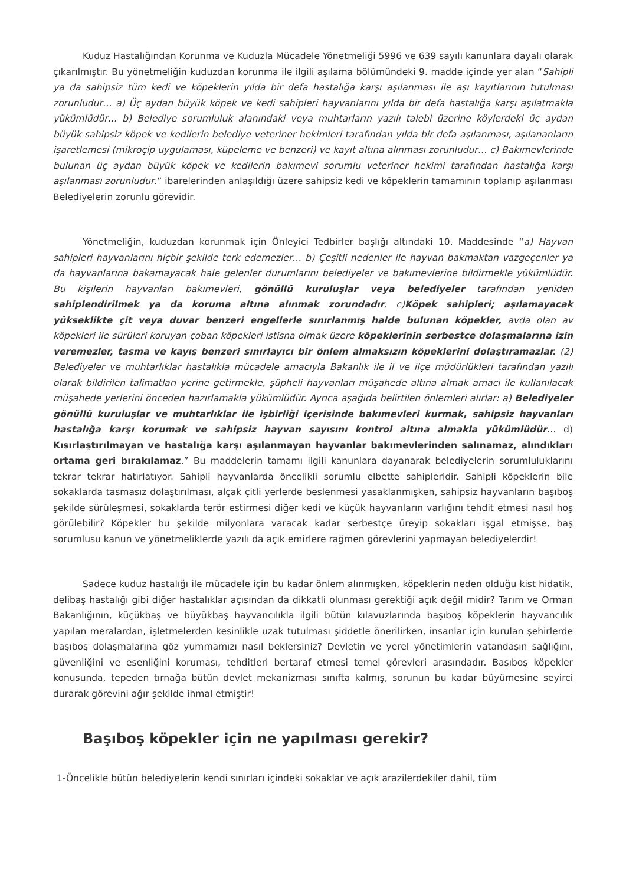Kuduz Hastalığından Korunma ve Kuduzla Mücadele Yönetmeliği 5996 ve 639 sayılı kanunlara dayalı olarak çıkarılmıştır. Bu yönetmeliğin kuduzdan korunma ile ilgili aşılama bölümündeki 9. madde içinde yer alan “Sahipli ya da sahipsiz tüm kedi ve köpeklerin yılda bir defa hastalığa karşı aşılanması ile aşı kayıtlarının tutulması zorunludur… a) Üç aydan büyük köpek ve kedi sahipleri hayvanlarını yılda bir defa hastalığa karşı aşılatmakla yükümlüdür… b) Belediye sorumluluk alanındaki veya muhtarların yazılı talebi üzerine köylerdeki üç aydan büyük sahipsiz köpek ve kedilerin belediye veteriner hekimleri tarafından yılda bir defa aşılanması, aşılananların işaretlemesi (mikroçip uygulaması, küpeleme ve benzeri) ve kayıt altına alınması zorunludur… c) Bakımevlerinde bulunan üç aydan büyük köpek ve kedilerin bakımevi sorumlu veteriner hekimi tarafından hastalığa karşı aşılanması zorunludur.” ibarelerinden anlaşıldığı üzere sahipsiz kedi ve köpeklerin tamamının toplanıp aşılanması Belediyelerin zorunlu görevidir.
Yönetmeliğin, kuduzdan korunmak için Önleyici Tedbirler başlığı altındaki 10. Maddesinde “a) Hayvan sahipleri hayvanlarını hiçbir şekilde terk edemezler… b) Çeşitli nedenler ile hayvan bakmaktan vazgeçenler ya da hayvanlarına bakamayacak hale gelenler durumlarını belediyeler ve bakımevlerine bildirmekle yükümlüdür. Bu kişilerin hayvanları bakımevleri, gönüllü kuruluşlar veya belediyeler tarafından yeniden sahiplendirilmek ya da koruma altına alınmak zorundadır. c)Köpek sahipleri; aşılamayacak yükseklikte çit veya duvar benzeri engellerle sınırlanmış halde bulunan köpekler, avda olan av köpekleri ile sürüleri koruyan çoban köpekleri istisna olmak üzere köpeklerinin serbestçe dolaşmalarına izin veremezler, tasma ve kayış benzeri sınırlayıcı bir önlem almaksızın köpeklerini dolaştıramazlar. (2) Belediyeler ve muhtarlıklar hastalıkla mücadele amacıyla Bakanlık ile il ve ilçe müdürlükleri tarafından yazılı olarak bildirilen talimatları yerine getirmekle, şüpheli hayvanları müşahede altına almak amacı ile kullanılacak müşahede yerlerini önceden hazırlamakla yükümlüdür. Ayrıca aşağıda belirtilen önlemleri alırlar: a) Belediyeler gönüllü kuruluşlar ve muhtarlıklar ile işbirliği içerisinde bakımevleri kurmak, sahipsiz hayvanları hastalığa karşı korumak ve sahipsiz hayvan sayısını kontrol altına almakla yükümlüdür… d) Kısırlaştırılmayan ve hastalığa karşı aşılanmayan hayvanlar bakımevlerinden salınamaz, alındıkları ortama geri bırakılamaz.” Bu maddelerin tamamı ilgili kanunlara dayanarak belediyelerin sorumluluklarını tekrar tekrar hatırlatıyor. Sahipli hayvanlarda öncelikli sorumlu elbette sahipleridir. Sahipli köpeklerin bile sokaklarda tasmasız dolaştırılması, alçak çitli yerlerde beslenmesi yasaklanmışken, sahipsiz hayvanların başıboş şekilde sürüleşmesi, sokaklarda terör estirmesi diğer kedi ve küçük hayvanların varlığını tehdit etmesi nasıl hoş görülebilir? Köpekler bu şekilde milyonlara varacak kadar serbestçe üreyip sokakları işgal etmişse, baş sorumlusu kanun ve yönetmeliklerde yazılı da açık emirlere rağmen görevlerini yapmayan belediyelerdir!
Sadece kuduz hastalığı ile mücadele için bu kadar önlem alınmışken, köpeklerin neden olduğu kist hidatik, delibaş hastalığı gibi diğer hastalıklar açısından da dikkatli olunması gerektiği açık değil midir? Tarım ve Orman Bakanlığının, küçükbaş ve büyükbaş hayvancılıkla ilgili bütün kılavuzlarında başıboş köpeklerin hayvancılık yapılan meralardan, işletmelerden kesinlikle uzak tutulması şiddetle önerilirken, insanlar için kurulan şehirlerde başıboş dolaşmalarına göz yummamızı nasıl beklersiniz? Devletin ve yerel yönetimlerin vatandaşın sağlığını, güvenliğini ve esenliğini koruması, tehditleri bertaraf etmesi temel görevleri arasındadır. Başıboş köpekler konusunda, tepeden tırnağa bütün devlet mekanizması sınıfta kalmış, sorunun bu kadar büyümesine seyirci durarak görevini ağır şekilde ihmal etmiştir!
Başıboş köpekler için ne yapılması gerekir?
1-Öncelikle bütün belediyelerin kendi sınırları içindeki sokaklar ve açık arazilerdekiler dahil, tüm